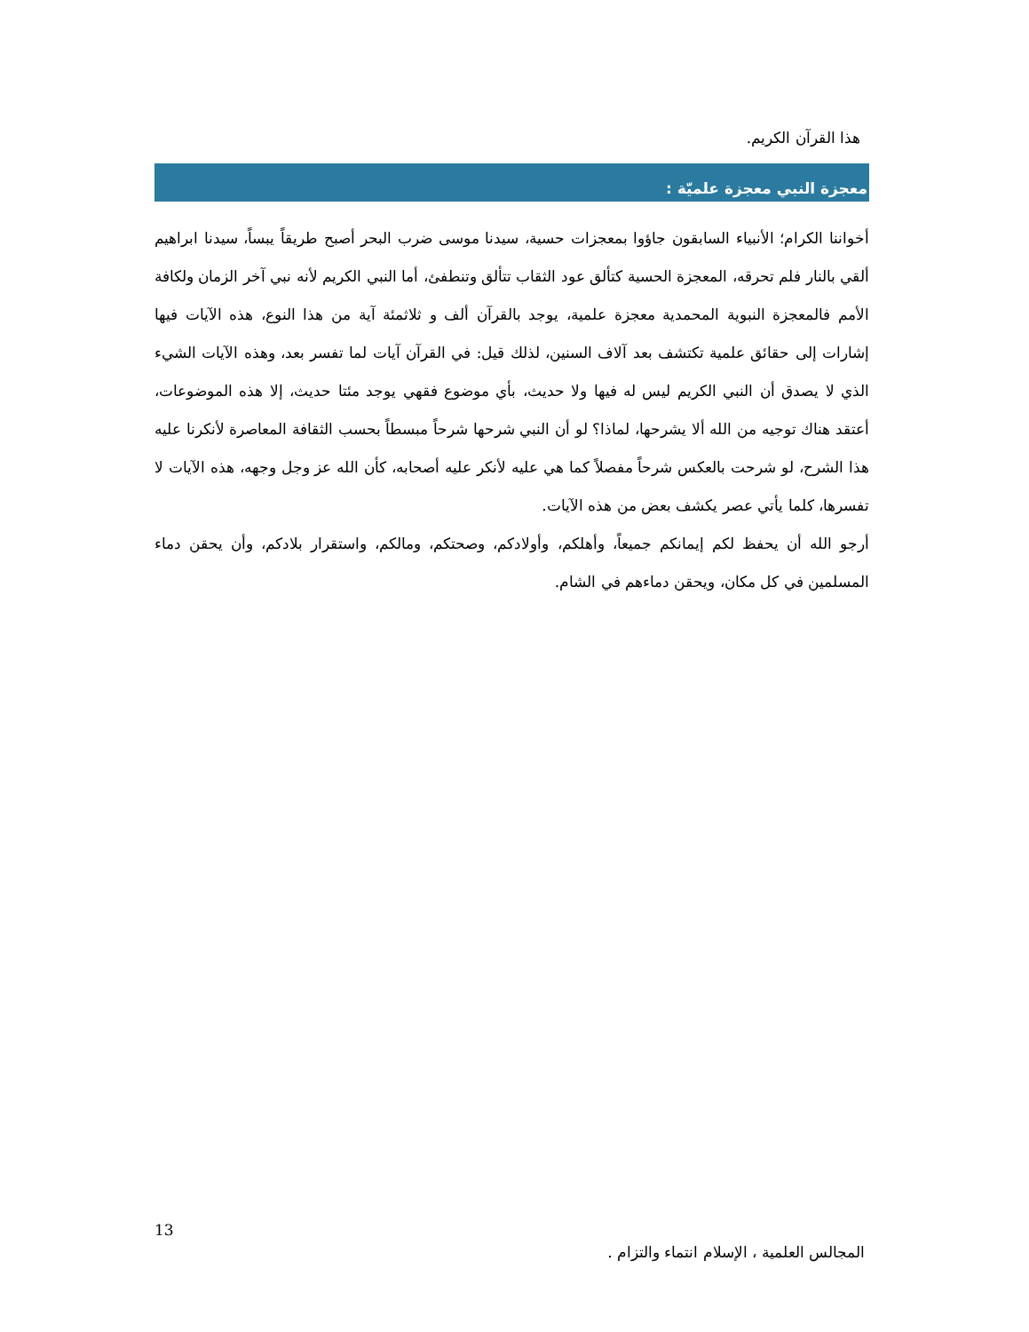هذا القرآن الكريم.
معجزة النبي معجزة علميّة :
أخواننا الكرام؛ الأنبياء السابقون جاؤوا بمعجزات حسية، سيدنا موسى ضرب البحر أصبح طريقاً يبساً، سيدنا ابراهيم ألقي بالنار فلم تحرقه، المعجزة الحسية كتألق عود الثقاب تتألق وتنطفئ، أما النبي الكريم لأنه نبي آخر الزمان ولكافة الأمم فالمعجزة النبوية المحمدية معجزة علمية، يوجد بالقرآن ألف و ثلاثمئة آية من هذا النوع، هذه الآيات فيها إشارات إلى حقائق علمية تكتشف بعد آلاف السنين، لذلك قيل: في القرآن آيات لما تفسر بعد، وهذه الآيات الشيء الذي لا يصدق أن النبي الكريم ليس له فيها ولا حديث، بأي موضوع فقهي يوجد مئتا حديث، إلا هذه الموضوعات، أعتقد هناك توجيه من الله ألا يشرحها، لماذا؟ لو أن النبي شرحها شرحاً مبسطاً بحسب الثقافة المعاصرة لأنكرنا عليه هذا الشرح، لو شرحت بالعكس شرحاً مفصلاً كما هي عليه لأنكر عليه أصحابه، كأن الله عز وجل وجهه، هذه الآيات لا تفسرها، كلما يأتي عصر يكشف بعض من هذه الآيات.
أرجو الله أن يحفظ لكم إيمانكم جميعاً، وأهلكم، وأولادكم، وصحتكم، ومالكم، واستقرار بلادكم، وأن يحقن دماء المسلمين في كل مكان، ويحقن دماءهم في الشام.
13
المجالس العلمية ، الإسلام انتماء والتزام .